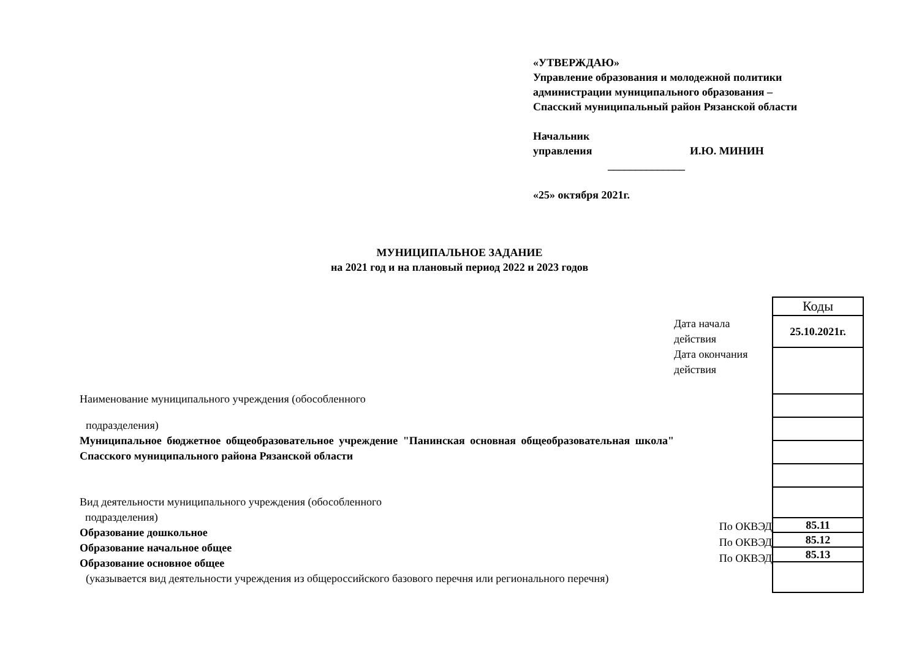«УТВЕРЖДАЮ»
Управление образования и молодежной политики
администрации муниципального образования –
Спасский муниципальный район Рязанской области
Начальник
управления И.Ю. МИНИН
______________
«25» октября 2021г.
МУНИЦИПАЛЬНОЕ ЗАДАНИЕ
на 2021 год и на плановый период 2022 и 2023 годов
Наименование муниципального учреждения (обособленного
подразделения)
Муниципальное бюджетное общеобразовательное учреждение "Панинская основная общеобразовательная школа" Спасского муниципального района Рязанской области
Вид деятельности муниципального учреждения (обособленного
подразделения)
Образование дошкольное
Образование начальное общее
Образование основное общее
(указывается вид деятельности учреждения из общероссийского базового перечня или регионального перечня)
Дата начала действия
Дата окончания действия
| Коды |
| 25.10.2021г. |
| 85.11 |
| 85.12 |
| 85.13 |
По ОКВЭД
По ОКВЭД
По ОКВЭД